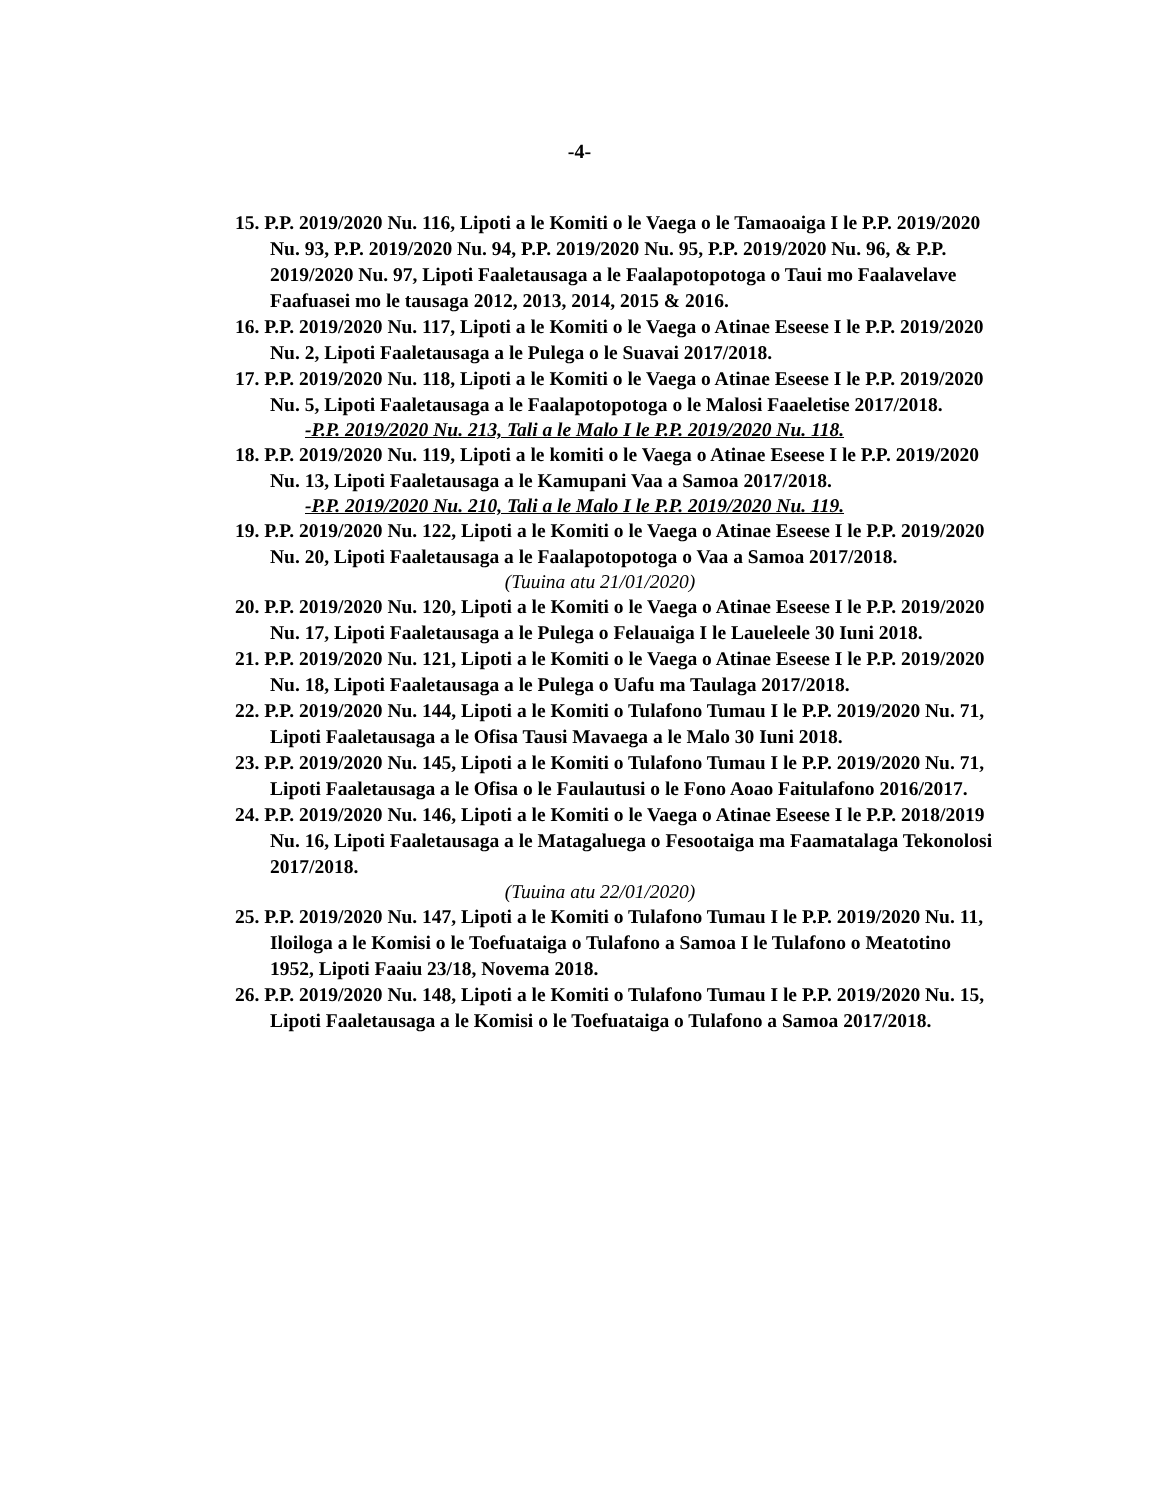-4-
15. P.P. 2019/2020 Nu. 116, Lipoti a le Komiti o le Vaega o le Tamaoaiga I le P.P. 2019/2020 Nu. 93, P.P. 2019/2020 Nu. 94, P.P. 2019/2020 Nu. 95, P.P. 2019/2020 Nu. 96, & P.P. 2019/2020 Nu. 97, Lipoti Faaletausaga a le Faalapotopotoga o Taui mo Faalavelave Faafuasei mo le tausaga 2012, 2013, 2014, 2015 & 2016.
16. P.P. 2019/2020 Nu. 117, Lipoti a le Komiti o le Vaega o Atinae Eseese I le P.P. 2019/2020 Nu. 2, Lipoti Faaletausaga a le Pulega o le Suavai 2017/2018.
17. P.P. 2019/2020 Nu. 118, Lipoti a le Komiti o le Vaega o Atinae Eseese I le P.P. 2019/2020 Nu. 5, Lipoti Faaletausaga a le Faalapotopotoga o le Malosi Faaeletise 2017/2018.
-P.P. 2019/2020 Nu. 213, Tali a le Malo I le P.P. 2019/2020 Nu. 118.
18. P.P. 2019/2020 Nu. 119, Lipoti a le komiti o le Vaega o Atinae Eseese I le P.P. 2019/2020 Nu. 13, Lipoti Faaletausaga a le Kamupani Vaa a Samoa 2017/2018.
-P.P. 2019/2020 Nu. 210, Tali a le Malo I le P.P. 2019/2020 Nu. 119.
19. P.P. 2019/2020 Nu. 122, Lipoti a le Komiti o le Vaega o Atinae Eseese I le P.P. 2019/2020 Nu. 20, Lipoti Faaletausaga a le Faalapotopotoga o Vaa a Samoa 2017/2018.
(Tuuina atu 21/01/2020)
20. P.P. 2019/2020 Nu. 120, Lipoti a le Komiti o le Vaega o Atinae Eseese I le P.P. 2019/2020 Nu. 17, Lipoti Faaletausaga a le Pulega o Felauaiga I le Laueleele 30 Iuni 2018.
21. P.P. 2019/2020 Nu. 121, Lipoti a le Komiti o le Vaega o Atinae Eseese I le P.P. 2019/2020 Nu. 18, Lipoti Faaletausaga a le Pulega o Uafu ma Taulaga 2017/2018.
22. P.P. 2019/2020 Nu. 144, Lipoti a le Komiti o Tulafono Tumau I le P.P. 2019/2020 Nu. 71, Lipoti Faaletausaga a le Ofisa Tausi Mavaega a le Malo 30 Iuni 2018.
23. P.P. 2019/2020 Nu. 145, Lipoti a le Komiti o Tulafono Tumau I le P.P. 2019/2020 Nu. 71, Lipoti Faaletausaga a le Ofisa o le Faulautusi o le Fono Aoao Faitulafono 2016/2017.
24. P.P. 2019/2020 Nu. 146, Lipoti a le Komiti o le Vaega o Atinae Eseese I le P.P. 2018/2019 Nu. 16, Lipoti Faaletausaga a le Matagaluega o Fesootaiga ma Faamatalaga Tekonolosi 2017/2018.
(Tuuina atu 22/01/2020)
25. P.P. 2019/2020 Nu. 147, Lipoti a le Komiti o Tulafono Tumau I le P.P. 2019/2020 Nu. 11, Iloiloga a le Komisi o le Toefuataiga o Tulafono a Samoa I le Tulafono o Meatotino 1952, Lipoti Faaiu 23/18, Novema 2018.
26. P.P. 2019/2020 Nu. 148, Lipoti a le Komiti o Tulafono Tumau I le P.P. 2019/2020 Nu. 15, Lipoti Faaletausaga a le Komisi o le Toefuataiga o Tulafono a Samoa 2017/2018.